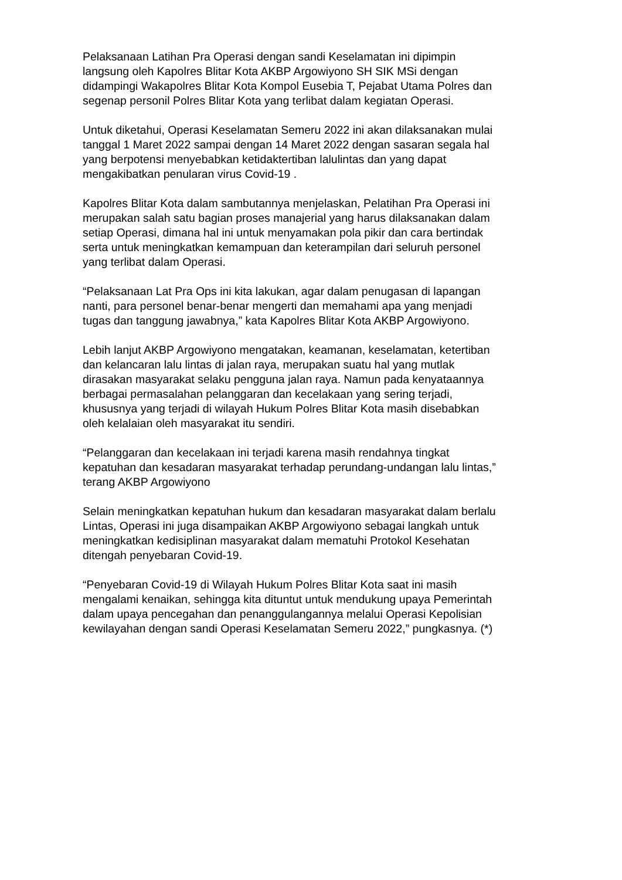Pelaksanaan Latihan Pra Operasi dengan sandi Keselamatan ini dipimpin
langsung oleh Kapolres Blitar Kota AKBP Argowiyono SH SIK MSi dengan
didampingi Wakapolres Blitar Kota Kompol Eusebia T, Pejabat Utama Polres dan
segenap personil Polres Blitar Kota yang terlibat dalam kegiatan Operasi.
Untuk diketahui, Operasi Keselamatan Semeru 2022 ini akan dilaksanakan mulai
tanggal 1 Maret 2022 sampai dengan 14 Maret 2022 dengan sasaran segala hal
yang berpotensi menyebabkan ketidaktertiban lalulintas dan yang dapat
mengakibatkan penularan virus Covid-19 .
Kapolres Blitar Kota dalam sambutannya menjelaskan, Pelatihan Pra Operasi ini
merupakan salah satu bagian proses manajerial yang harus dilaksanakan dalam
setiap Operasi, dimana hal ini untuk menyamakan pola pikir dan cara bertindak
serta untuk meningkatkan kemampuan dan keterampilan dari seluruh personel
yang terlibat dalam Operasi.
“Pelaksanaan Lat Pra Ops ini kita lakukan, agar dalam penugasan di lapangan
nanti, para personel benar-benar mengerti dan memahami apa yang menjadi
tugas dan tanggung jawabnya,” kata Kapolres Blitar Kota AKBP Argowiyono.
Lebih lanjut AKBP Argowiyono mengatakan, keamanan, keselamatan, ketertiban
dan kelancaran lalu lintas di jalan raya, merupakan suatu hal yang mutlak
dirasakan masyarakat selaku pengguna jalan raya. Namun pada kenyataannya
berbagai permasalahan pelanggaran dan kecelakaan yang sering terjadi,
khususnya yang terjadi di wilayah Hukum Polres Blitar Kota masih disebabkan
oleh kelalaian oleh masyarakat itu sendiri.
“Pelanggaran dan kecelakaan ini terjadi karena masih rendahnya tingkat
kepatuhan dan kesadaran masyarakat terhadap perundang-undangan lalu lintas,”
terang AKBP Argowiyono
Selain meningkatkan kepatuhan hukum dan kesadaran masyarakat dalam berlalu
Lintas, Operasi ini juga disampaikan AKBP Argowiyono sebagai langkah untuk
meningkatkan kedisiplinan masyarakat dalam mematuhi Protokol Kesehatan
ditengah penyebaran Covid-19.
“Penyebaran Covid-19 di Wilayah Hukum Polres Blitar Kota saat ini masih
mengalami kenaikan, sehingga kita dituntut untuk mendukung upaya Pemerintah
dalam upaya pencegahan dan penanggulangannya melalui Operasi Kepolisian
kewilayahan dengan sandi Operasi Keselamatan Semeru 2022,” pungkasnya. (*)